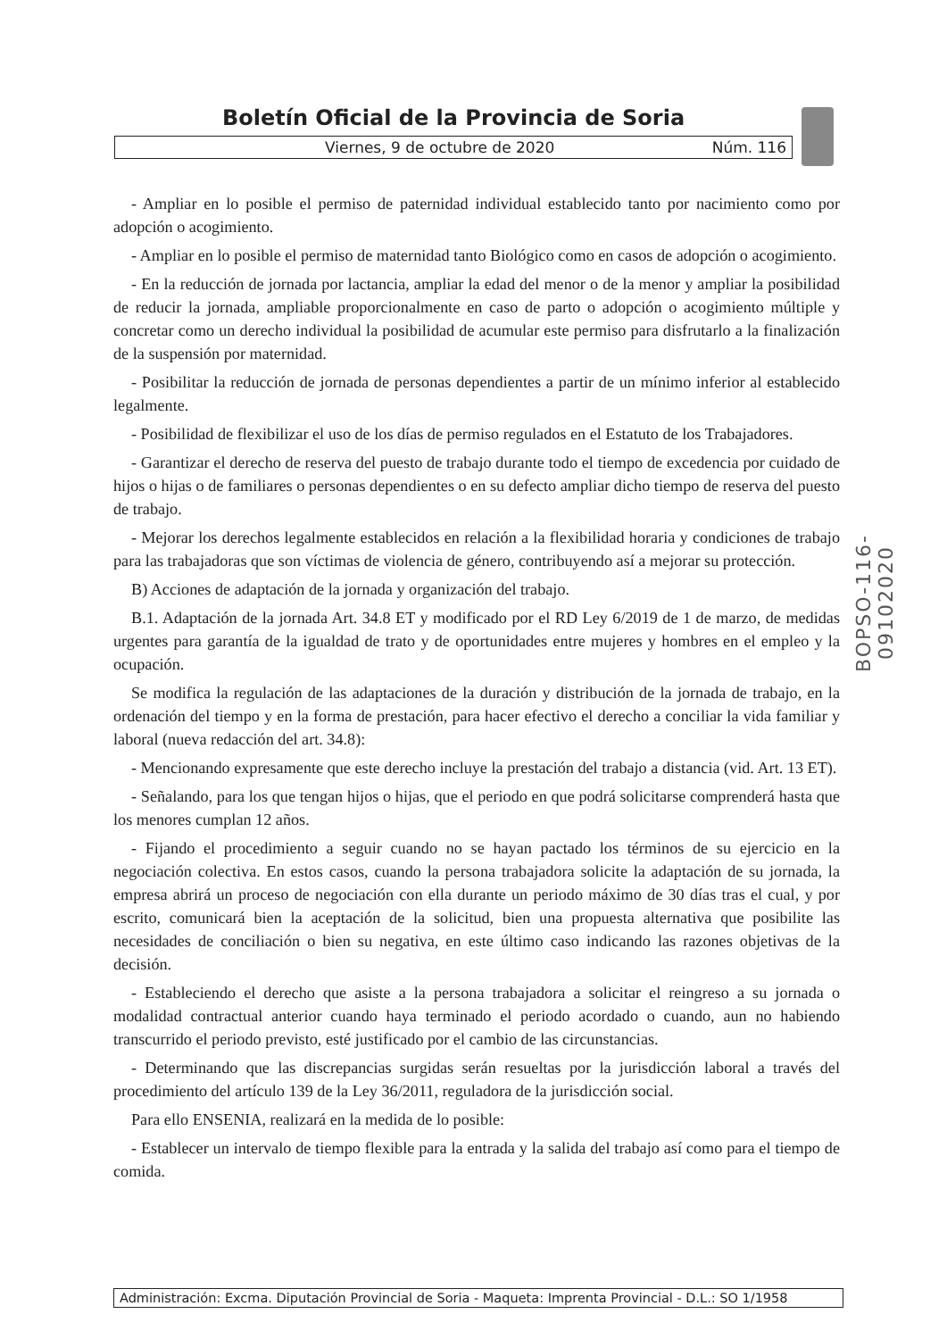Boletín Oficial de la Provincia de Soria
Viernes, 9 de octubre de 2020 Núm. 116
- Ampliar en lo posible el permiso de paternidad individual establecido tanto por nacimiento como por adopción o acogimiento.
- Ampliar en lo posible el permiso de maternidad tanto Biológico como en casos de adopción o acogimiento.
- En la reducción de jornada por lactancia, ampliar la edad del menor o de la menor y ampliar la posibilidad de reducir la jornada, ampliable proporcionalmente en caso de parto o adopción o acogimiento múltiple y concretar como un derecho individual la posibilidad de acumular este permiso para disfrutarlo a la finalización de la suspensión por maternidad.
- Posibilitar la reducción de jornada de personas dependientes a partir de un mínimo inferior al establecido legalmente.
- Posibilidad de flexibilizar el uso de los días de permiso regulados en el Estatuto de los Trabajadores.
- Garantizar el derecho de reserva del puesto de trabajo durante todo el tiempo de excedencia por cuidado de hijos o hijas o de familiares o personas dependientes o en su defecto ampliar dicho tiempo de reserva del puesto de trabajo.
- Mejorar los derechos legalmente establecidos en relación a la flexibilidad horaria y condiciones de trabajo para las trabajadoras que son víctimas de violencia de género, contribuyendo así a mejorar su protección.
B) Acciones de adaptación de la jornada y organización del trabajo.
B.1. Adaptación de la jornada Art. 34.8 ET y modificado por el RD Ley 6/2019 de 1 de marzo, de medidas urgentes para garantía de la igualdad de trato y de oportunidades entre mujeres y hombres en el empleo y la ocupación.
Se modifica la regulación de las adaptaciones de la duración y distribución de la jornada de trabajo, en la ordenación del tiempo y en la forma de prestación, para hacer efectivo el derecho a conciliar la vida familiar y laboral (nueva redacción del art. 34.8):
- Mencionando expresamente que este derecho incluye la prestación del trabajo a distancia (vid. Art. 13 ET).
- Señalando, para los que tengan hijos o hijas, que el periodo en que podrá solicitarse comprenderá hasta que los menores cumplan 12 años.
- Fijando el procedimiento a seguir cuando no se hayan pactado los términos de su ejercicio en la negociación colectiva. En estos casos, cuando la persona trabajadora solicite la adaptación de su jornada, la empresa abrirá un proceso de negociación con ella durante un periodo máximo de 30 días tras el cual, y por escrito, comunicará bien la aceptación de la solicitud, bien una propuesta alternativa que posibilite las necesidades de conciliación o bien su negativa, en este último caso indicando las razones objetivas de la decisión.
- Estableciendo el derecho que asiste a la persona trabajadora a solicitar el reingreso a su jornada o modalidad contractual anterior cuando haya terminado el periodo acordado o cuando, aun no habiendo transcurrido el periodo previsto, esté justificado por el cambio de las circunstancias.
- Determinando que las discrepancias surgidas serán resueltas por la jurisdicción laboral a través del procedimiento del artículo 139 de la Ley 36/2011, reguladora de la jurisdicción social.
Para ello ENSENIA, realizará en la medida de lo posible:
- Establecer un intervalo de tiempo flexible para la entrada y la salida del trabajo así como para el tiempo de comida.
BOPSO-116-09102020
Administración: Excma. Diputación Provincial de Soria - Maqueta: Imprenta Provincial - D.L.: SO 1/1958